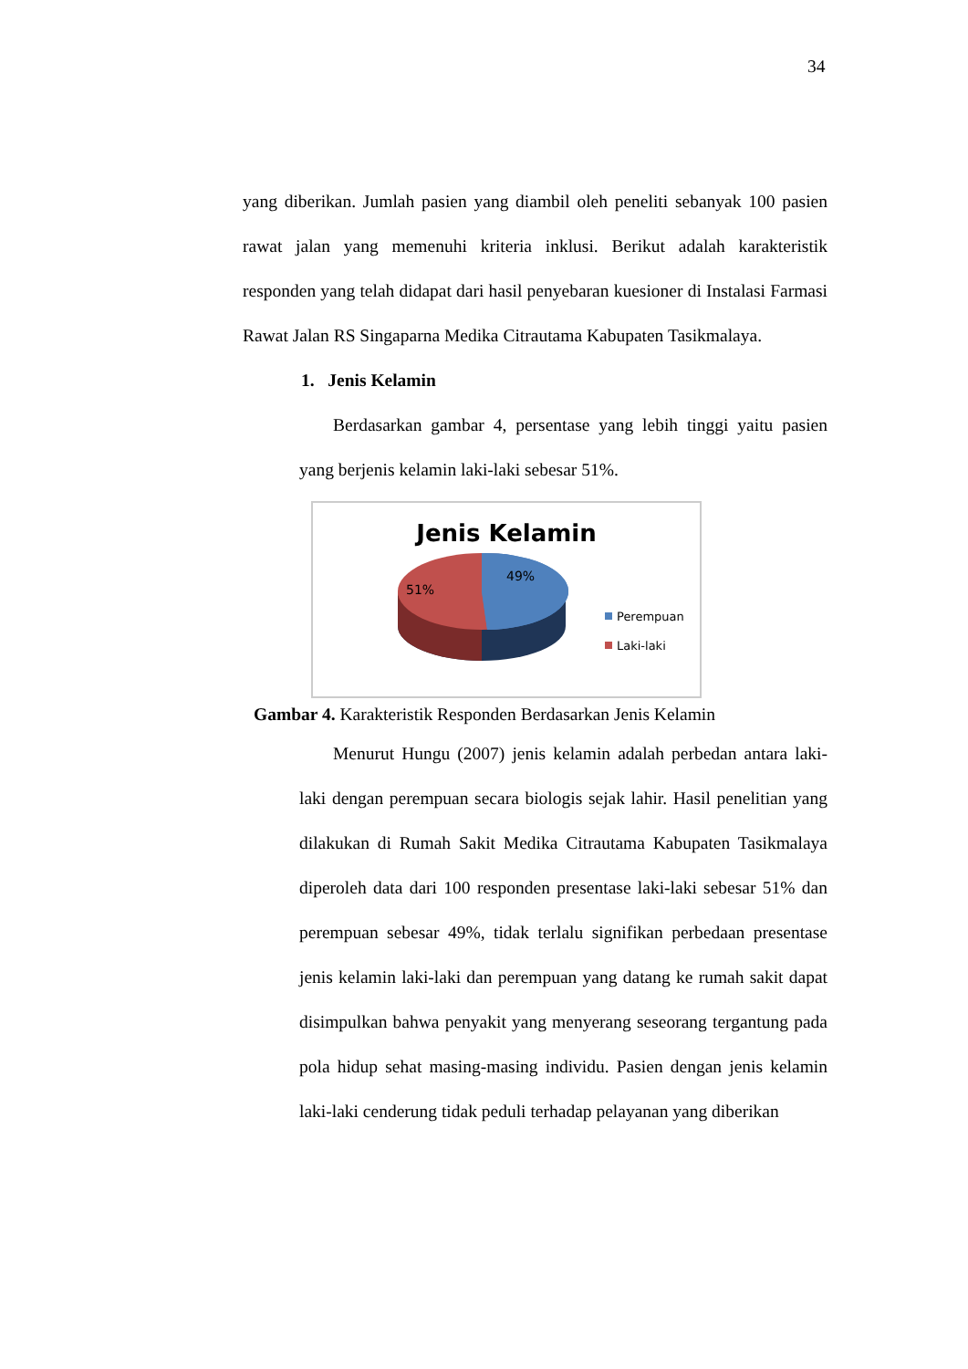34
yang diberikan. Jumlah pasien yang diambil oleh peneliti sebanyak 100 pasien rawat jalan yang memenuhi kriteria inklusi. Berikut adalah karakteristik responden yang telah didapat dari hasil penyebaran kuesioner di Instalasi Farmasi Rawat Jalan RS Singaparna Medika Citrautama Kabupaten Tasikmalaya.
1. Jenis Kelamin
Berdasarkan gambar 4, persentase yang lebih tinggi yaitu pasien yang berjenis kelamin laki-laki sebesar 51%.
Jenis Kelamin
49%
51%
Perempuan
Laki-laki
Gambar 4. Karakteristik Responden Berdasarkan Jenis Kelamin
Menurut Hungu (2007) jenis kelamin adalah perbedan antara laki-laki dengan perempuan secara biologis sejak lahir. Hasil penelitian yang dilakukan di Rumah Sakit Medika Citrautama Kabupaten Tasikmalaya diperoleh data dari 100 responden presentase laki-laki sebesar 51% dan perempuan sebesar 49%, tidak terlalu signifikan perbedaan presentase jenis kelamin laki-laki dan perempuan yang datang ke rumah sakit dapat disimpulkan bahwa penyakit yang menyerang seseorang tergantung pada pola hidup sehat masing-masing individu. Pasien dengan jenis kelamin laki-laki cenderung tidak peduli terhadap pelayanan yang diberikan